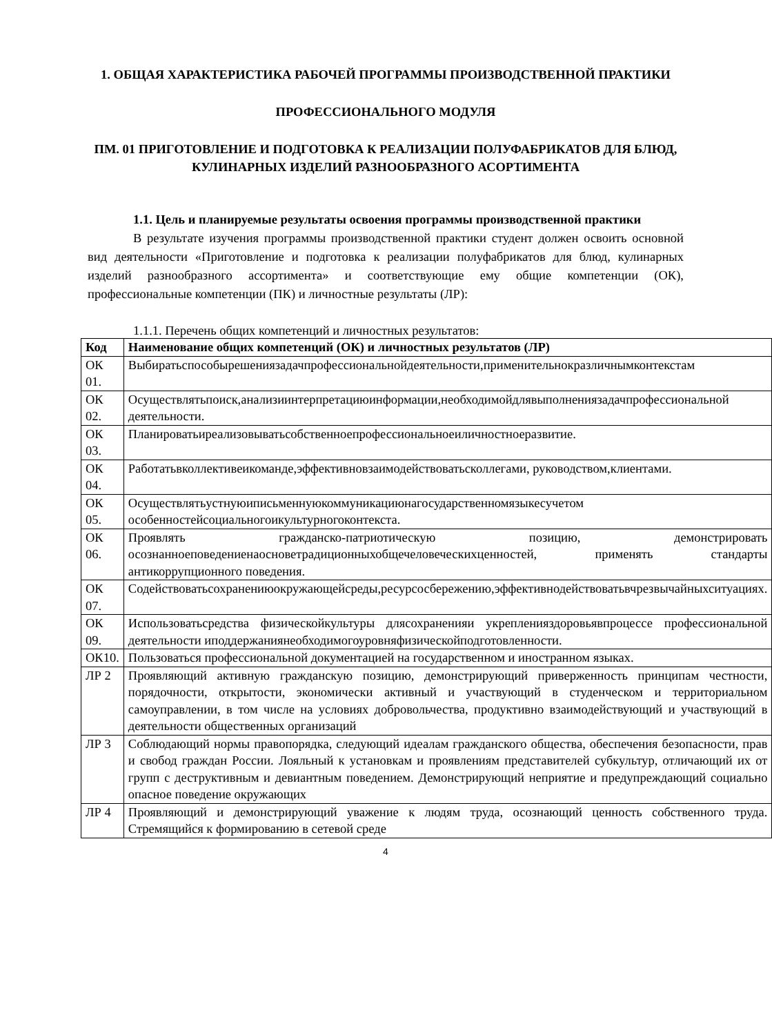1. ОБЩАЯ ХАРАКТЕРИСТИКА РАБОЧЕЙ ПРОГРАММЫ ПРОИЗВОДСТВЕННОЙ ПРАКТИКИ
ПРОФЕССИОНАЛЬНОГО МОДУЛЯ
ПМ. 01 ПРИГОТОВЛЕНИЕ И ПОДГОТОВКА К РЕАЛИЗАЦИИ ПОЛУФАБРИКАТОВ ДЛЯ БЛЮД, КУЛИНАРНЫХ ИЗДЕЛИЙ РАЗНООБРАЗНОГО АСОРТИМЕНТА
1.1. Цель и планируемые результаты освоения программы производственной практики
В результате изучения программы производственной практики студент должен освоить основной вид деятельности «Приготовление и подготовка к реализации полуфабрикатов для блюд, кулинарных изделий разнообразного ассортимента» и соответствующие ему общие компетенции (ОК), профессиональные компетенции (ПК) и личностные результаты (ЛР):
1.1.1. Перечень общих компетенций и личностных результатов:
| Код | Наименование общих компетенций (ОК) и личностных результатов (ЛР) |
| --- | --- |
| ОК 01. | Выбиратьспособырешениязадачпрофессиональнойдеятельности,применительнокразличнымконтекстам |
| ОК 02. | Осуществлятьпоиск,анализиинтерпретациюинформации,необходимойдлявыполнениязадачпрофессиональной деятельности. |
| ОК 03. | Планироватьиреализовыватьсобственноепрофессиональноеиличностноеразвитие. |
| ОК 04. | Работатьвколлективеикоманде,эффективновзаимодействоватьсколлегами, руководством,клиентами. |
| ОК 05. | Осуществлятьустнуюиписьменнуюкоммуникациюнагосударственномязыкесучетом особенностейсоциальногоикультурногоконтекста. |
| ОК 06. | Проявлять гражданско-патриотическую позицию, демонстрировать осознанноеповедениенаосноветрадиционныхобщечеловеческихценностей, применять стандарты антикоррупционного поведения. |
| ОК 07. | Содействоватьсохранениюокружающейсреды,ресурсосбережению,эффективнодействоватьвчрезвычайныхситуациях. |
| ОК 09. | Использоватьсредства физическойкультуры длясохраненияи укрепленияздоровьявпроцессе профессиональной деятельности иподдержаниянеобходимогоуровняфизическойподготовленности. |
| ОК10. | Пользоваться профессиональной документацией на государственном и иностранном языках. |
| ЛР 2 | Проявляющий активную гражданскую позицию, демонстрирующий приверженность принципам честности, порядочности, открытости, экономически активный и участвующий в студенческом и территориальном самоуправлении, в том числе на условиях добровольчества, продуктивно взаимодействующий и участвующий в деятельности общественных организаций |
| ЛР 3 | Соблюдающий нормы правопорядка, следующий идеалам гражданского общества, обеспечения безопасности, прав и свобод граждан России. Лояльный к установкам и проявлениям представителей субкультур, отличающий их от групп с деструктивным и девиантным поведением. Демонстрирующий неприятие и предупреждающий социально опасное поведение окружающих |
| ЛР 4 | Проявляющий и демонстрирующий уважение к людям труда, осознающий ценность собственного труда. Стремящийся к формированию в сетевой среде |
4